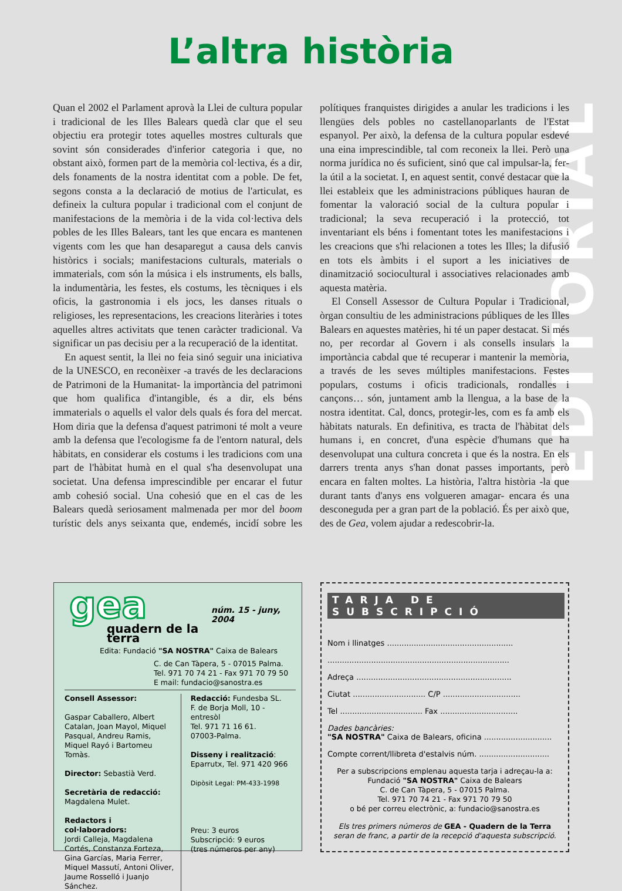L’altra història
EDITORIAL
Quan el 2002 el Parlament aprovà la Llei de cultura popular i tradicional de les Illes Balears quedà clar que el seu objectiu era protegir totes aquelles mostres culturals que sovint són considerades d'inferior categoria i que, no obstant això, formen part de la memòria col·lectiva, és a dir, dels fonaments de la nostra identitat com a poble. De fet, segons consta a la declaració de motius de l'articulat, es defineix la cultura popular i tradicional com el conjunt de manifestacions de la memòria i de la vida col·lectiva dels pobles de les Illes Balears, tant les que encara es mantenen vigents com les que han desaparegut a causa dels canvis històrics i socials; manifestacions culturals, materials o immaterials, com són la música i els instruments, els balls, la indumentària, les festes, els costums, les tècniques i els oficis, la gastronomia i els jocs, les danses rituals o religioses, les representacions, les creacions literàries i totes aquelles altres activitats que tenen caràcter tradicional. Va significar un pas decisiu per a la recuperació de la identitat.
En aquest sentit, la llei no feia sinó seguir una iniciativa de la UNESCO, en reconèixer -a través de les declaracions de Patrimoni de la Humanitat- la importància del patrimoni que hom qualifica d'intangible, és a dir, els béns immaterials o aquells el valor dels quals és fora del mercat. Hom diria que la defensa d'aquest patrimoni té molt a veure amb la defensa que l'ecologisme fa de l'entorn natural, dels hàbitats, en considerar els costums i les tradicions com una part de l'hàbitat humà en el qual s'ha desenvolupat una societat. Una defensa imprescindible per encarar el futur amb cohesió social. Una cohesió que en el cas de les Balears quedà seriosament malmenada per mor del boom turístic dels anys seixanta que, endemés, incidí sobre les polítiques franquistes dirigides a anular les tradicions i les llengües dels pobles no castellanoparlants de l'Estat espanyol. Per això, la defensa de la cultura popular esdevé una eina imprescindible, tal com reconeix la llei. Però una norma jurídica no és suficient, sinó que cal impulsar-la, fer-la útil a la societat. I, en aquest sentit, convé destacar que la llei estableix que les administracions públiques hauran de fomentar la valoració social de la cultura popular i tradicional; la seva recuperació i la protecció, tot inventariant els béns i fomentant totes les manifestacions i les creacions que s'hi relacionen a totes les Illes; la difusió en tots els àmbits i el suport a les iniciatives de dinamització sociocultural i associatives relacionades amb aquesta matèria.
El Consell Assessor de Cultura Popular i Tradicional, òrgan consultiu de les administracions públiques de les Illes Balears en aquestes matèries, hi té un paper destacat. Si més no, per recordar al Govern i als consells insulars la importància cabdal que té recuperar i mantenir la memòria, a través de les seves múltiples manifestacions. Festes populars, costums i oficis tradicionals, rondalles i cançons… són, juntament amb la llengua, a la base de la nostra identitat. Cal, doncs, protegir-les, com es fa amb els hàbitats naturals. En definitiva, es tracta de l'hàbitat dels humans i, en concret, d'una espècie d'humans que ha desenvolupat una cultura concreta i que és la nostra. En els darrers trenta anys s'han donat passes importants, però encara en falten moltes. La història, l'altra història -la que durant tants d'anys ens volgueren amagar- encara és una desconeguda per a gran part de la població. És per això que, des de Gea, volem ajudar a redescobrir-la.
gea
quadern de la terra
núm. 15 - juny, 2004
Edita: Fundació "SA NOSTRA" Caixa de Balears
C. de Can Tàpera, 5 - 07015 Palma.
Tel. 971 70 74 21 - Fax 971 70 79 50
E mail: fundacio@sanostra.es
Consell Assessor:
Gaspar Caballero, Albert Catalan, Joan Mayol, Miquel Pasqual, Andreu Ramis, Miquel Rayó i Bartomeu Tomàs.
Director: Sebastià Verd.
Secretària de redacció:
Magdalena Mulet.
Redactors i col·laboradors:
Jordi Calleja, Magdalena Cortés, Constanza Forteza, Gina Garcías, Maria Ferrer, Miquel Massutí, Antoni Oliver, Jaume Rosselló i Juanjo Sánchez.
Redacció: Fundesba SL.
F. de Borja Moll, 10 - entresòl
Tel. 971 71 16 61.
07003-Palma.
Disseny i realització:
Eparrutx, Tel. 971 420 966
Dipòsit Legal: PM-433-1998
Preu: 3 euros
Subscripció: 9 euros
(tres números per any)
TARJA DE SUBSCRIPCIÓ
Nom i llinatges ....................................................
...........................................................................
Adreça ................................................................
Ciutat .............................. C/P ................................
Tel .................................. Fax ................................
Dades bancàries:
"SA NOSTRA" Caixa de Balears, oficina ............................
Compte corrent/llibreta d'estalvis núm. .............................
Per a subscripcions emplenau aquesta tarja i adreçau-la a:
Fundació "SA NOSTRA" Caixa de Balears
C. de Can Tàpera, 5 - 07015 Palma.
Tel. 971 70 74 21 - Fax 971 70 79 50
o bé per correu electrònic, a: fundacio@sanostra.es
Els tres primers números de GEA - Quadern de la Terra
seran de franc, a partir de la recepció d'aquesta subscripció.